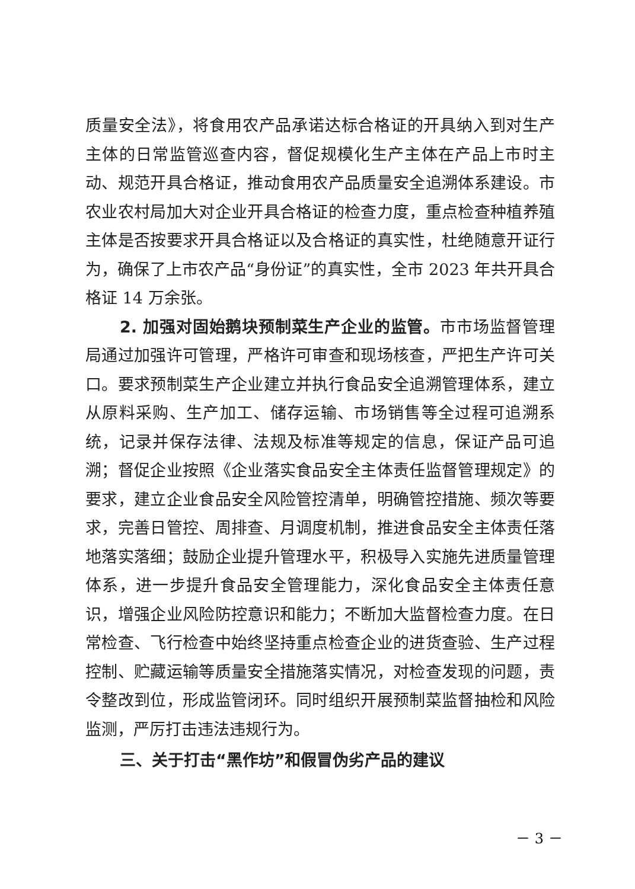质量安全法》，将食用农产品承诺达标合格证的开具纳入到对生产主体的日常监管巡查内容，督促规模化生产主体在产品上市时主动、规范开具合格证，推动食用农产品质量安全追溯体系建设。市农业农村局加大对企业开具合格证的检查力度，重点检查种植养殖主体是否按要求开具合格证以及合格证的真实性，杜绝随意开证行为，确保了上市农产品“身份证”的真实性，全市 2023 年共开具合格证 14 万余张。
2. 加强对固始鹅块预制菜生产企业的监管。市市场监督管理局通过加强许可管理，严格许可审查和现场核查，严把生产许可关口。要求预制菜生产企业建立并执行食品安全追溯管理体系，建立从原料采购、生产加工、储存运输、市场销售等全过程可追溯系统，记录并保存法律、法规及标准等规定的信息，保证产品可追溯；督促企业按照《企业落实食品安全主体责任监督管理规定》的要求，建立企业食品安全风险管控清单，明确管控措施、频次等要求，完善日管控、周排查、月调度机制，推进食品安全主体责任落地落实落细；鼓励企业提升管理水平，积极导入实施先进质量管理体系，进一步提升食品安全管理能力，深化食品安全主体责任意识，增强企业风险防控意识和能力；不断加大监督检查力度。在日常检查、飞行检查中始终坚持重点检查企业的进货查验、生产过程控制、贮藏运输等质量安全措施落实情况，对检查发现的问题，责令整改到位，形成监管闭环。同时组织开展预制菜监督抽检和风险监测，严厉打击违法违规行为。
三、关于打击“黑作坊”和假冒伪劣产品的建议
－ 3 －